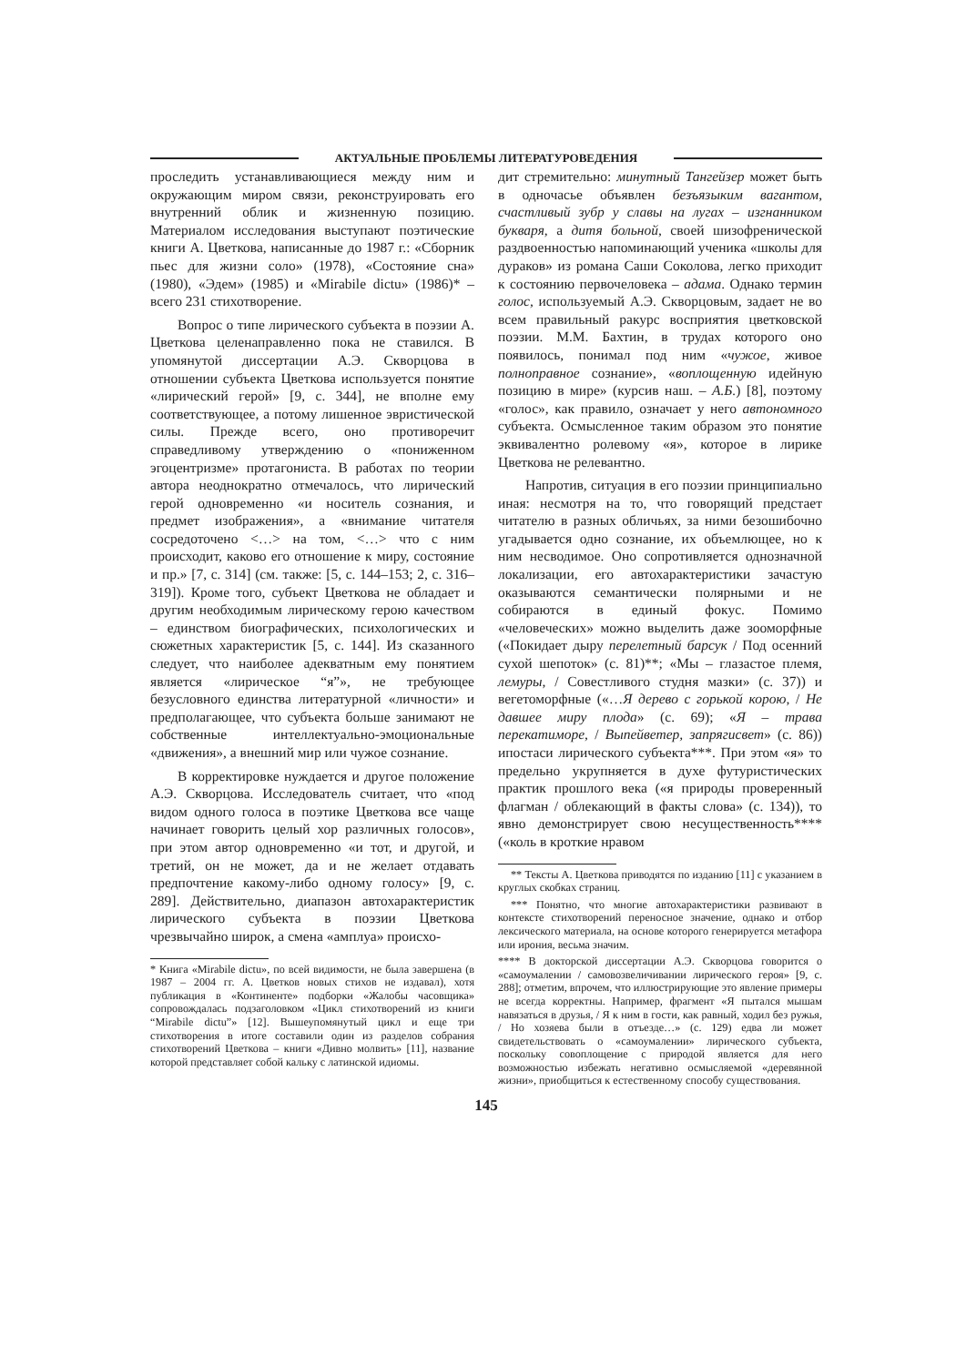АКТУАЛЬНЫЕ ПРОБЛЕМЫ ЛИТЕРАТУРОВЕДЕНИЯ
проследить устанавливающиеся между ним и окружающим миром связи, реконструировать его внутренний облик и жизненную позицию. Материалом исследования выступают поэтические книги А. Цветкова, написанные до 1987 г.: «Сборник пьес для жизни соло» (1978), «Состояние сна» (1980), «Эдем» (1985) и «Mirabile dictu» (1986)* – всего 231 стихотворение.
Вопрос о типе лирического субъекта в поэзии А. Цветкова целенаправленно пока не ставился. В упомянутой диссертации А.Э. Скворцова в отношении субъекта Цветкова используется понятие «лирический герой» [9, с. 344], не вполне ему соответствующее, а потому лишенное эвристической силы. Прежде всего, оно противоречит справедливому утверждению о «пониженном эгоцентризме» протагониста. В работах по теории автора неоднократно отмечалось, что лирический герой одновременно «и носитель сознания, и предмет изображения», а «внимание читателя сосредоточено <…> на том, <…> что с ним происходит, каково его отношение к миру, состояние и пр.» [7, с. 314] (см. также: [5, с. 144–153; 2, с. 316–319]). Кроме того, субъект Цветкова не обладает и другим необходимым лирическому герою качеством – единством биографических, психологических и сюжетных характеристик [5, с. 144]. Из сказанного следует, что наиболее адекватным ему понятием является «лирическое “я”», не требующее безусловного единства литературной «личности» и предполагающее, что субъекта больше занимают не собственные интеллектуально-эмоциональные «движения», а внешний мир или чужое сознание.
В корректировке нуждается и другое положение А.Э. Скворцова. Исследователь считает, что «под видом одного голоса в поэтике Цветкова все чаще начинает говорить целый хор различных голосов», при этом автор одновременно «и тот, и другой, и третий, он не может, да и не желает отдавать предпочтение какому-либо одному голосу» [9, с. 289]. Действительно, диапазон автохарактеристик лирического субъекта в поэзии Цветкова чрезвычайно широк, а смена «амплуа» происхо-
* Книга «Mirabile dictu», по всей видимости, не была завершена (в 1987 – 2004 гг. А. Цветков новых стихов не издавал), хотя публикация в «Континенте» подборки «Жалобы часовщика» сопровождалась подзаголовком «Цикл стихотворений из книги “Mirabile dictu”» [12]. Вышеупомянутый цикл и еще три стихотворения в итоге составили один из разделов собрания стихотворений Цветкова – книги «Дивно молвить» [11], название которой представляет собой кальку с латинской идиомы.
дит стремительно: минутный Тангейзер может быть в одночасье объявлен безъязыким вагантом, счастливый зубр у славы на лугах – изгнанником букваря, а дитя больной, своей шизофренической раздвоенностью напоминающий ученика «школы для дураков» из романа Саши Соколова, легко приходит к состоянию первочеловека – адама. Однако термин голос, используемый А.Э. Скворцовым, задает не во всем правильный ракурс восприятия цветковской поэзии. М.М. Бахтин, в трудах которого оно появилось, понимал под ним «чужое, живое полноправное сознание», «воплощенную идейную позицию в мире» (курсив наш. – А.Б.) [8], поэтому «голос», как правило, означает у него автономного субъекта. Осмысленное таким образом это понятие эквивалентно ролевому «я», которое в лирике Цветкова не релевантно.
Напротив, ситуация в его поэзии принципиально иная: несмотря на то, что говорящий предстает читателю в разных обличьях, за ними безошибочно угадывается одно сознание, их объемлющее, но к ним несводимое. Оно сопротивляется однозначной локализации, его автохарактеристики зачастую оказываются семантически полярными и не собираются в единый фокус. Помимо «человеческих» можно выделить даже зооморфные («Покидает дыру перелетный барсук / Под осенний сухой шепоток» (с. 81)**; «Мы – глазастое племя, лемуры, / Совестливого студня мазки» (с. 37)) и вегетоморфные («…Я дерево с горькой корою, / Не давшее миру плода» (с. 69); «Я – трава перекатиморе, / Выпейветер, запрягисвет» (с. 86)) ипостаси лирического субъекта***. При этом «я» то предельно укрупняется в духе футуристических практик прошлого века («я природы проверенный флагман / облекающий в факты слова» (с. 134)), то явно демонстрирует свою несущественность**** («коль в кроткие нравом
** Тексты А. Цветкова приводятся по изданию [11] с указанием в круглых скобках страниц.
*** Понятно, что многие автохарактеристики развивают в контексте стихотворений переносное значение, однако и отбор лексического материала, на основе которого генерируется метафора или ирония, весьма значим.
**** В докторской диссертации А.Э. Скворцова говорится о «самоумалении / самовозвеличивании лирического героя» [9, с. 288]; отметим, впрочем, что иллюстрирующие это явление примеры не всегда корректны. Например, фрагмент «Я пытался мышам навязаться в друзья, / Я к ним в гости, как равный, ходил без ружья, / Но хозяева были в отъезде…» (с. 129) едва ли может свидетельствовать о «самоумалении» лирического субъекта, поскольку совоплощение с природой является для него возможностью избежать негативно осмысляемой «деревянной жизни», приобщиться к естественному способу существования.
145